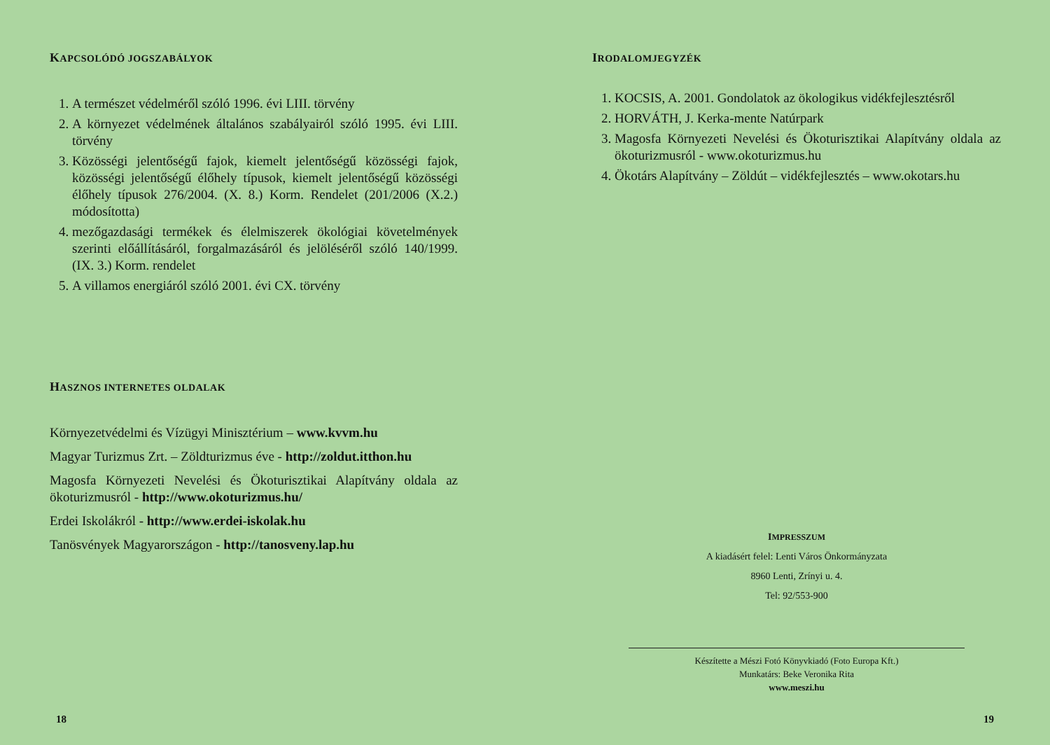KAPCSOLÓDÓ JOGSZABÁLYOK
1. A természet védelméről szóló 1996. évi LIII. törvény
2. A környezet védelmének általános szabályairól szóló 1995. évi LIII. törvény
3. Közösségi jelentőségű fajok, kiemelt jelentőségű közösségi fajok, közösségi jelentőségű élőhely típusok, kiemelt jelentőségű közösségi élőhely típusok 276/2004. (X. 8.) Korm. Rendelet (201/2006 (X.2.) módosította)
4. mezőgazdasági termékek és élelmiszerek ökológiai követelmények szerinti előállításáról, forgalmazásáról és jelöléséről szóló 140/1999. (IX. 3.) Korm. rendelet
5. A villamos energiáról szóló 2001. évi CX. törvény
HASZNOS INTERNETES OLDALAK
Környezetvédelmi és Vízügyi Minisztérium – www.kvvm.hu
Magyar Turizmus Zrt. – Zöldturizmus éve - http://zoldut.itthon.hu
Magosfa Környezeti Nevelési és Ökoturisztikai Alapítvány oldala az ökoturizmusról - http://www.okoturizmus.hu/
Erdei Iskolákról - http://www.erdei-iskolak.hu
Tanösvények Magyarországon - http://tanosveny.lap.hu
18
IRODALOMJEGYZÉK
1. KOCSIS, A. 2001. Gondolatok az ökologikus vidékfejlesztésről
2. HORVÁTH, J. Kerka-mente Natúrpark
3. Magosfa Környezeti Nevelési és Ökoturisztikai Alapítvány oldala az ökoturizmusról - www.okoturizmus.hu
4. Ökotárs Alapítvány – Zöldút – vidékfejlesztés – www.okotars.hu
IMPRESSZUM
A kiadásért felel: Lenti Város Önkormányzata
8960 Lenti, Zrínyi u. 4.
Tel: 92/553-900
Készítette a Mészi Fotó Könyvkiadó (Foto Europa Kft.)
Munkatárs: Beke Veronika Rita
www.meszi.hu
19